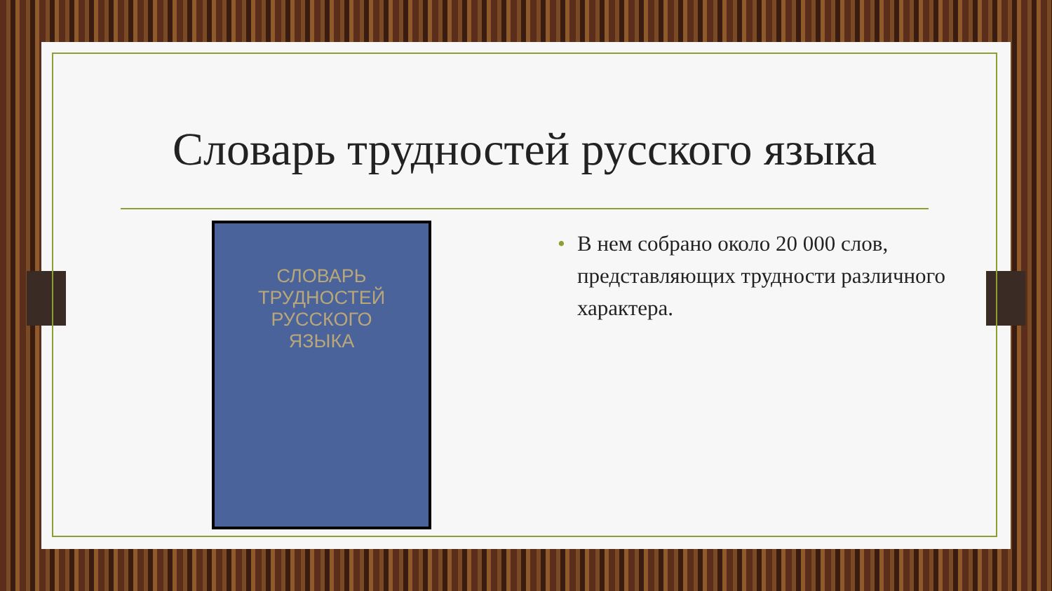Словарь трудностей русского языка
СЛОВАРЬ
ТРУДНОСТЕЙ
РУССКОГО
ЯЗЫКА
• В нем собрано около 20 000 слов, представляющих трудности различного характера.